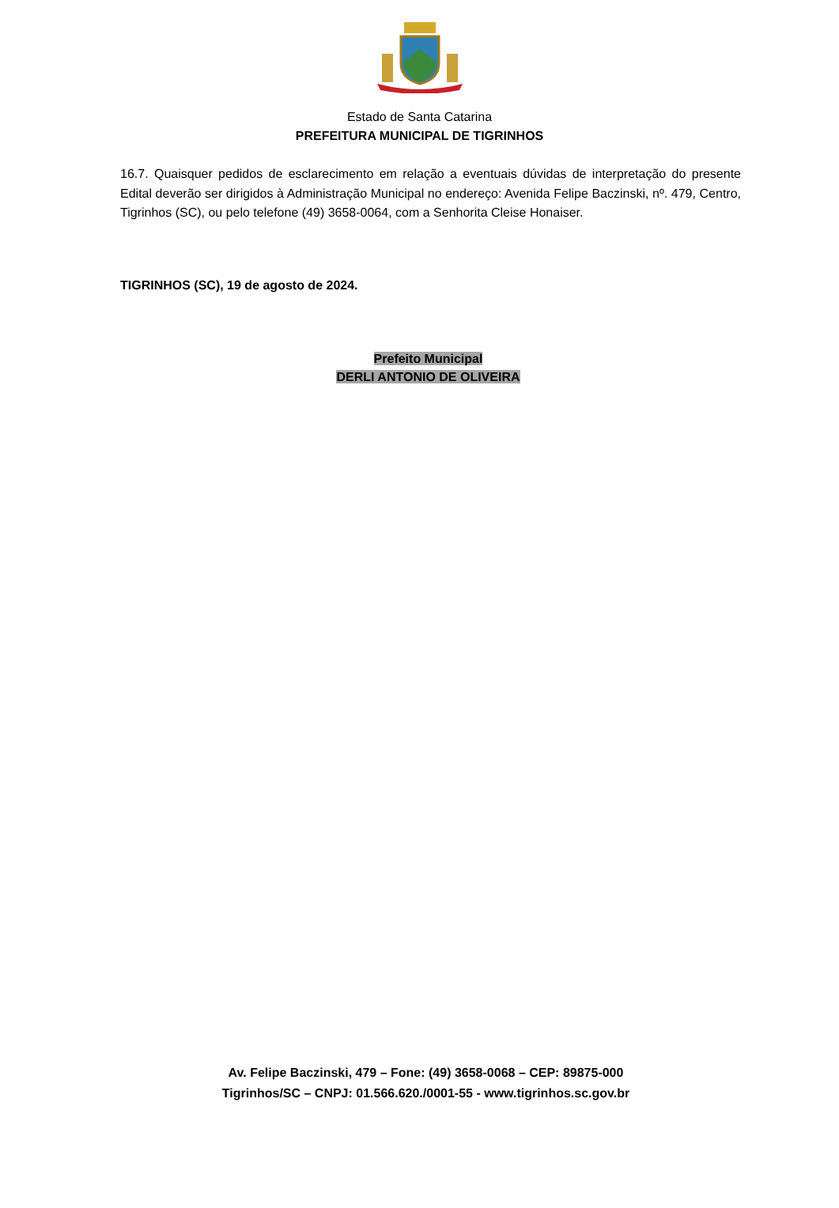Estado de Santa Catarina
PREFEITURA MUNICIPAL DE TIGRINHOS
16.7. Quaisquer pedidos de esclarecimento em relação a eventuais dúvidas de interpretação do presente Edital deverão ser dirigidos à Administração Municipal no endereço: Avenida Felipe Baczinski, nº. 479, Centro, Tigrinhos (SC), ou pelo telefone (49) 3658-0064, com a Senhorita Cleise Honaiser.
TIGRINHOS (SC), 19 de agosto de 2024.
Prefeito Municipal
DERLI ANTONIO DE OLIVEIRA
Av. Felipe Baczinski, 479 – Fone: (49) 3658-0068 – CEP: 89875-000
Tigrinhos/SC – CNPJ: 01.566.620./0001-55 - www.tigrinhos.sc.gov.br